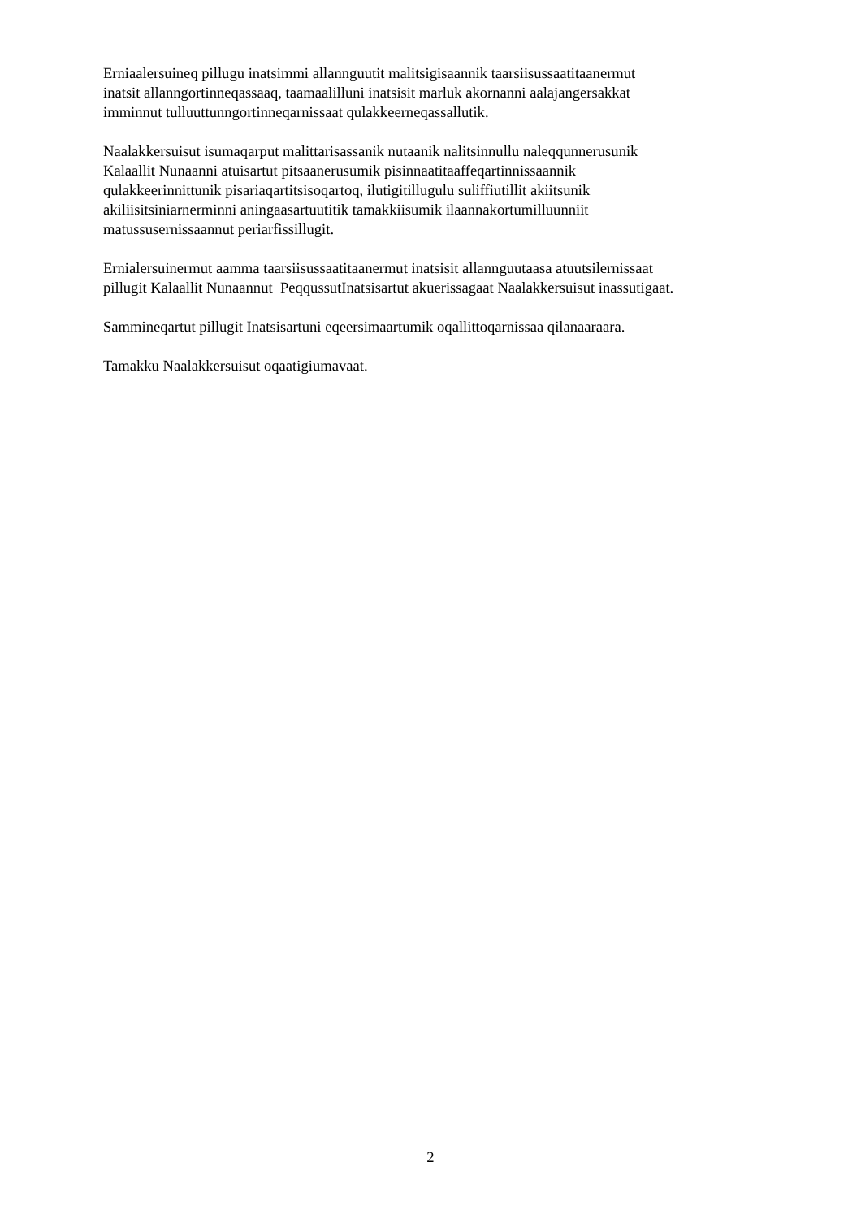Erniaalersuineq pillugu inatsimmi allannguutit malitsigisaannik taarsiisussaatitaanermut
inatsit allanngortinneqassaaq, taamaalilluni inatsisit marluk akornanni aalajangersakkat
imminnut tulluuttunngortinneqarnissaat qulakkeerneqassallutik.
Naalakkersuisut isumaqarput malittarisassanik nutaanik nalitsinnullu naleqqunnerusunik
Kalaallit Nunaanni atuisartut pitsaanerusumik pisinnaatitaaffeqartinnissaannik
qulakkeerinnittunik pisariaqartitsisoqartoq, ilutigitillugulu suliffiutillit akiitsunik
akiliisitsiniarnerminni aningaasartuutitik tamakkiisumik ilaannakortumilluunniit
matussusernissaannut periarfissillugit.
Ernialersuinermut aamma taarsiisussaatitaanermut inatsisit allannguutaasa atuutsilernissaat
pillugit Kalaallit Nunaannut PeqqussutInatsisartut akuerissagaat Naalakkersuisut inassutigaat.
Sammineqartut pillugit Inatsisartuni eqeersimaartumik oqallittoqarnissaa qilanaaraara.
Tamakku Naalakkersuisut oqaatigiumavaat.
2